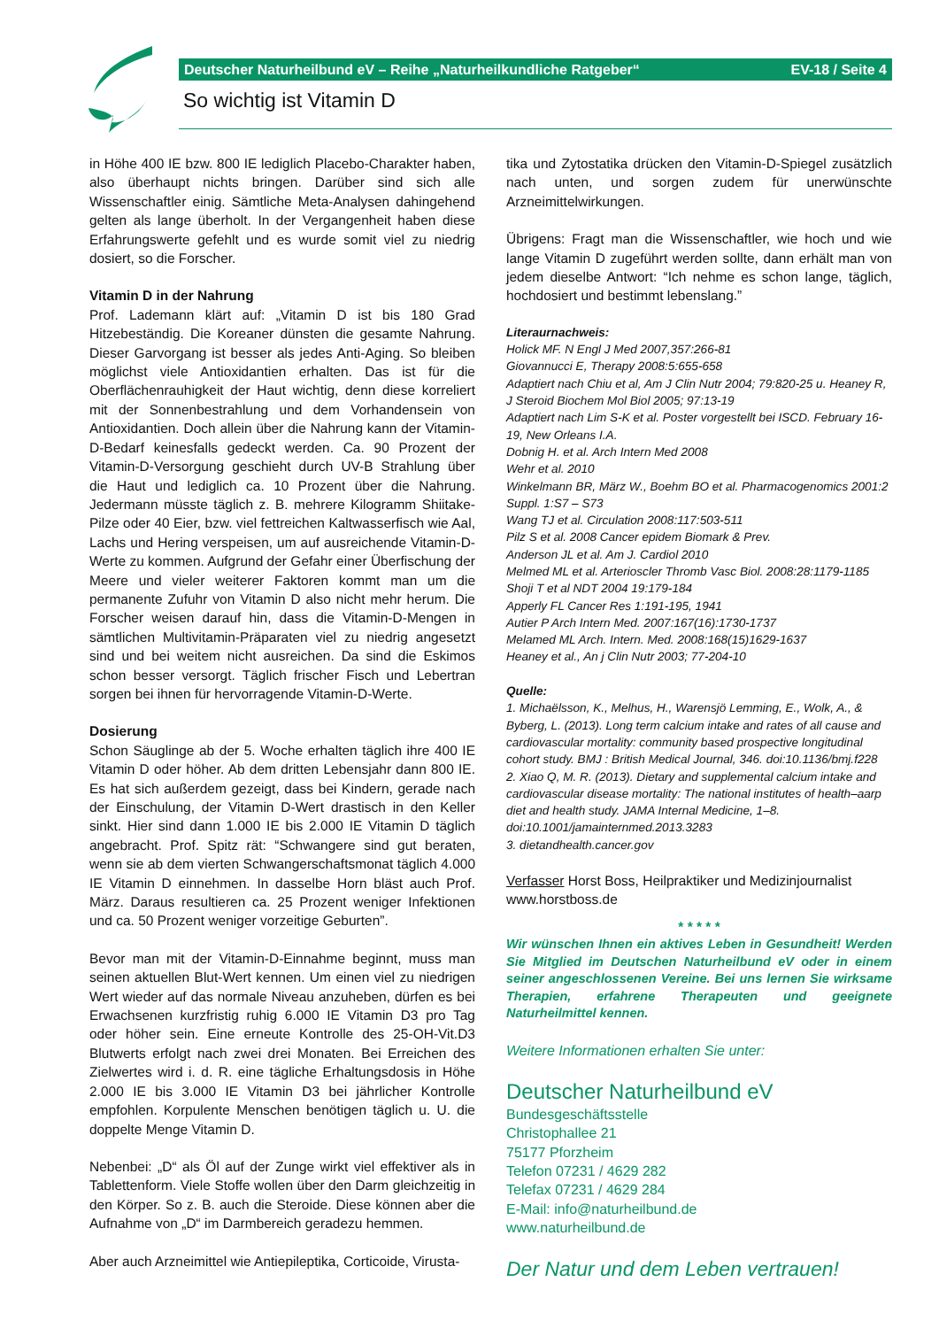Deutscher Naturheilbund eV – Reihe „Naturheilkundliche Ratgeber“EV-18 / Seite 4
So wichtig ist Vitamin D
in Höhe 400 IE bzw. 800 IE lediglich Placebo-Charakter haben, also überhaupt nichts bringen. Darüber sind sich alle Wissenschaftler einig. Sämtliche Meta-Analysen dahingehend gelten als lange überholt. In der Vergangenheit haben diese Erfahrungswerte gefehlt und es wurde somit viel zu niedrig dosiert, so die Forscher.
Vitamin D in der Nahrung
Prof. Lademann klärt auf: „Vitamin D ist bis 180 Grad Hitzebeständig. Die Koreaner dünsten die gesamte Nahrung. Dieser Garvorgang ist besser als jedes Anti-Aging. So bleiben möglichst viele Antioxidantien erhalten. Das ist für die Oberflächenrauhigkeit der Haut wichtig, denn diese korreliert mit der Sonnenbestrahlung und dem Vorhandensein von Antioxidantien. Doch allein über die Nahrung kann der Vitamin-D-Bedarf keinesfalls gedeckt werden. Ca. 90 Prozent der Vitamin-D-Versorgung geschieht durch UV-B Strahlung über die Haut und lediglich ca. 10 Prozent über die Nahrung. Jedermann müsste täglich z. B. mehrere Kilogramm Shiitake-Pilze oder 40 Eier, bzw. viel fettreichen Kaltwasserfisch wie Aal, Lachs und Hering verspeisen, um auf ausreichende Vitamin-D-Werte zu kommen. Aufgrund der Gefahr einer Überfischung der Meere und vieler weiterer Faktoren kommt man um die permanente Zufuhr von Vitamin D also nicht mehr herum. Die Forscher weisen darauf hin, dass die Vitamin-D-Mengen in sämtlichen Multivitamin-Präparaten viel zu niedrig angesetzt sind und bei weitem nicht ausreichen. Da sind die Eskimos schon besser versorgt. Täglich frischer Fisch und Lebertran sorgen bei ihnen für hervorragende Vitamin-D-Werte.
Dosierung
Schon Säuglinge ab der 5. Woche erhalten täglich ihre 400 IE Vitamin D oder höher. Ab dem dritten Lebensjahr dann 800 IE. Es hat sich außerdem gezeigt, dass bei Kindern, gerade nach der Einschulung, der Vitamin D-Wert drastisch in den Keller sinkt. Hier sind dann 1.000 IE bis 2.000 IE Vitamin D täglich angebracht. Prof. Spitz rät: “Schwangere sind gut beraten, wenn sie ab dem vierten Schwangerschaftsmonat täglich 4.000 IE Vitamin D einnehmen. In dasselbe Horn bläst auch Prof. März. Daraus resultieren ca. 25 Prozent weniger Infektionen und ca. 50 Prozent weniger vorzeitige Geburten”.
Bevor man mit der Vitamin-D-Einnahme beginnt, muss man seinen aktuellen Blut-Wert kennen. Um einen viel zu niedrigen Wert wieder auf das normale Niveau anzuheben, dürfen es bei Erwachsenen kurzfristig ruhig 6.000 IE Vitamin D3 pro Tag oder höher sein. Eine erneute Kontrolle des 25-OH-Vit.D3 Blutwerts erfolgt nach zwei drei Monaten. Bei Erreichen des Zielwertes wird i. d. R. eine tägliche Erhaltungsdosis in Höhe 2.000 IE bis 3.000 IE Vitamin D3 bei jährlicher Kontrolle empfohlen. Korpulente Menschen benötigen täglich u. U. die doppelte Menge Vitamin D.
Nebenbei: „D“ als Öl auf der Zunge wirkt viel effektiver als in Tablettenform. Viele Stoffe wollen über den Darm gleichzeitig in den Körper. So z. B. auch die Steroide. Diese können aber die Aufnahme von „D“ im Darmbereich geradezu hemmen.
Aber auch Arzneimittel wie Antiepileptika, Corticoide, Virusta-
tika und Zytostatika drücken den Vitamin-D-Spiegel zusätzlich nach unten, und sorgen zudem für unerwünschte Arzneimittelwirkungen.
Übrigens: Fragt man die Wissenschaftler, wie hoch und wie lange Vitamin D zugeführt werden sollte, dann erhält man von jedem dieselbe Antwort: “Ich nehme es schon lange, täglich, hochdosiert und bestimmt lebenslang.”
Literaurnachweis:
Holick MF. N Engl J Med 2007,357:266-81
Giovannucci E, Therapy 2008:5:655-658
Adaptiert nach Chiu et al, Am J Clin Nutr 2004; 79:820-25 u. Heaney R, J Steroid Biochem Mol Biol 2005; 97:13-19
Adaptiert nach Lim S-K et al. Poster vorgestellt bei ISCD. February 16-19, New Orleans I.A.
Dobnig H. et al. Arch Intern Med 2008
Wehr et al. 2010
Winkelmann BR, März W., Boehm BO et al. Pharmacogenomics 2001:2 Suppl. 1:S7 – S73
Wang TJ et al. Circulation 2008:117:503-511
Pilz S et al. 2008 Cancer epidem Biomark & Prev.
Anderson JL et al. Am J. Cardiol 2010
Melmed ML et al. Arterioscler Thromb Vasc Biol. 2008:28:1179-1185
Shoji T et al NDT 2004 19:179-184
Apperly FL Cancer Res 1:191-195, 1941
Autier P Arch Intern Med. 2007:167(16):1730-1737
Melamed ML Arch. Intern. Med. 2008:168(15)1629-1637
Heaney et al., An j Clin Nutr 2003; 77-204-10
Quelle:
1. Michaëlsson, K., Melhus, H., Warensjö Lemming, E., Wolk, A., & Byberg, L. (2013). Long term calcium intake and rates of all cause and cardiovascular mortality: community based prospective longitudinal cohort study. BMJ : British Medical Journal, 346. doi:10.1136/bmj.f228
2. Xiao Q, M. R. (2013). Dietary and supplemental calcium intake and cardiovascular disease mortality: The national institutes of health–aarp diet and health study. JAMA Internal Medicine, 1–8. doi:10.1001/jamainternmed.2013.3283
3. dietandhealth.cancer.gov
Verfasser Horst Boss, Heilpraktiker und Medizinjournalist
www.horstboss.de
* * * * *
Wir wünschen Ihnen ein aktives Leben in Gesundheit! Werden Sie Mitglied im Deutschen Naturheilbund eV oder in einem seiner angeschlossenen Vereine. Bei uns lernen Sie wirksame Therapien, erfahrene Therapeuten und geeignete Naturheilmittel kennen.
Weitere Informationen erhalten Sie unter:
Deutscher Naturheilbund eV
Bundesgeschäftsstelle
Christophallee 21
75177 Pforzheim
Telefon 07231 / 4629 282
Telefax 07231 / 4629 284
E-Mail: info@naturheilbund.de
www.naturheilbund.de
Der Natur und dem Leben vertrauen!